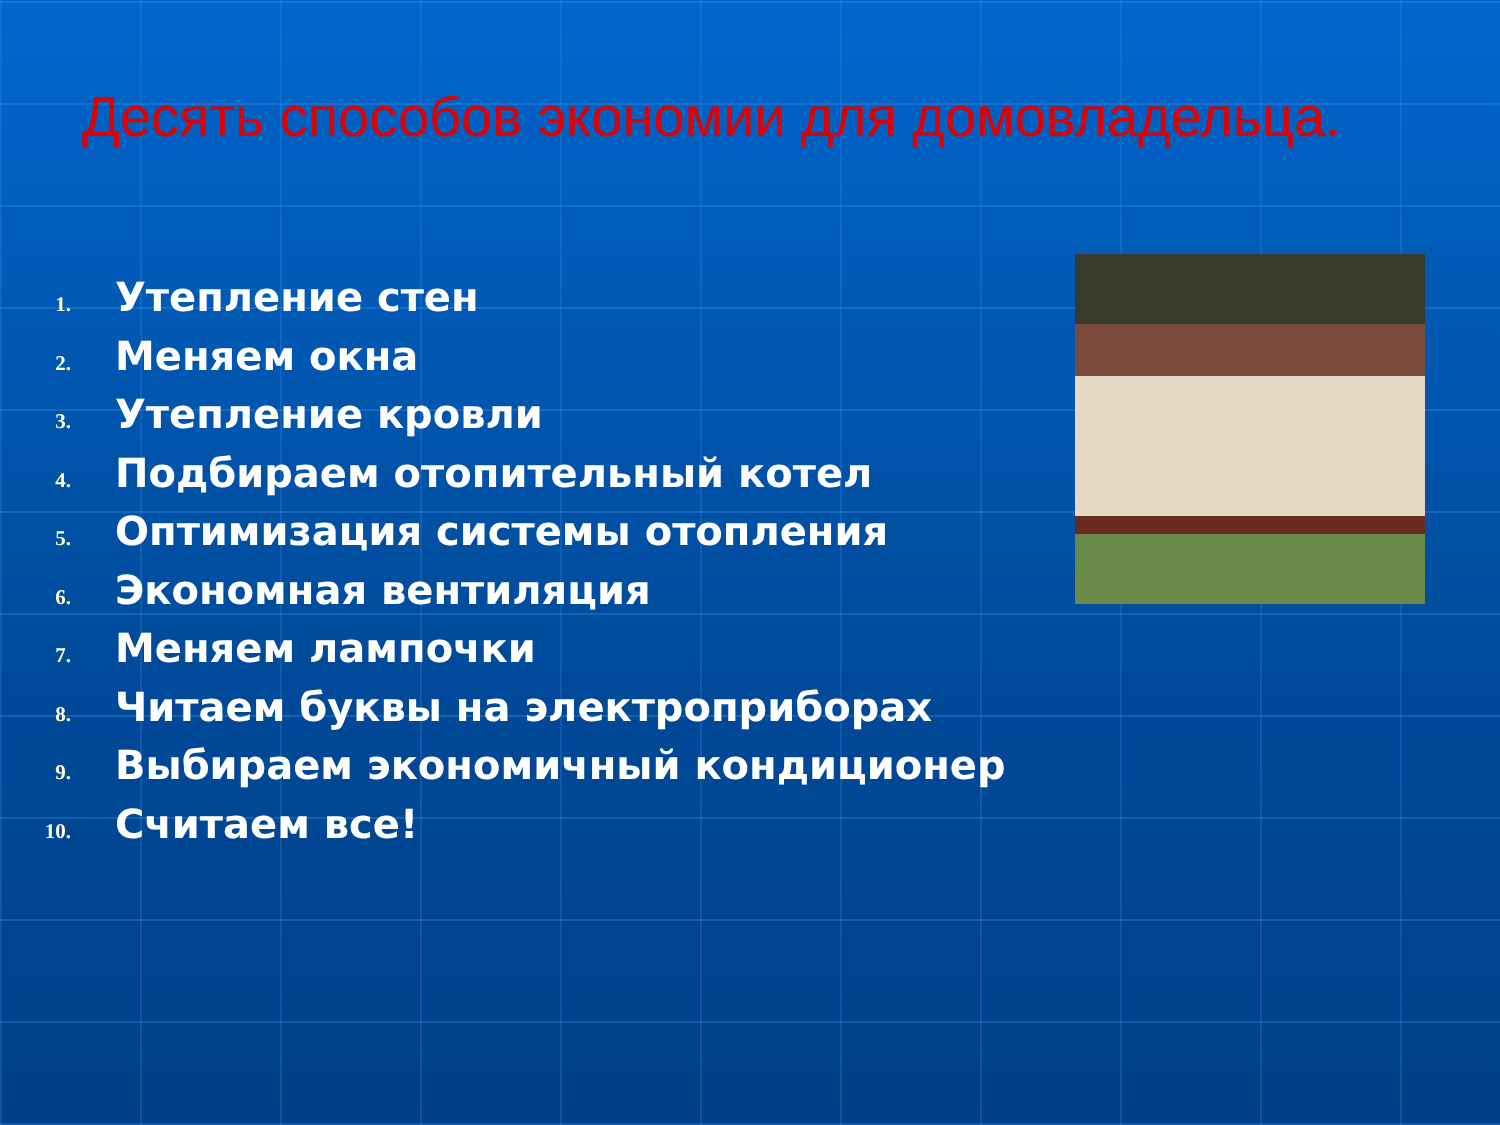Десять способов экономии для домовладельца.
1. Утепление стен
2. Меняем окна
3. Утепление кровли
4. Подбираем отопительный котел
5. Оптимизация системы отопления
6. Экономная вентиляция
7. Меняем лампочки
8. Читаем буквы на электроприборах
9. Выбираем экономичный кондиционер
10. Считаем все!